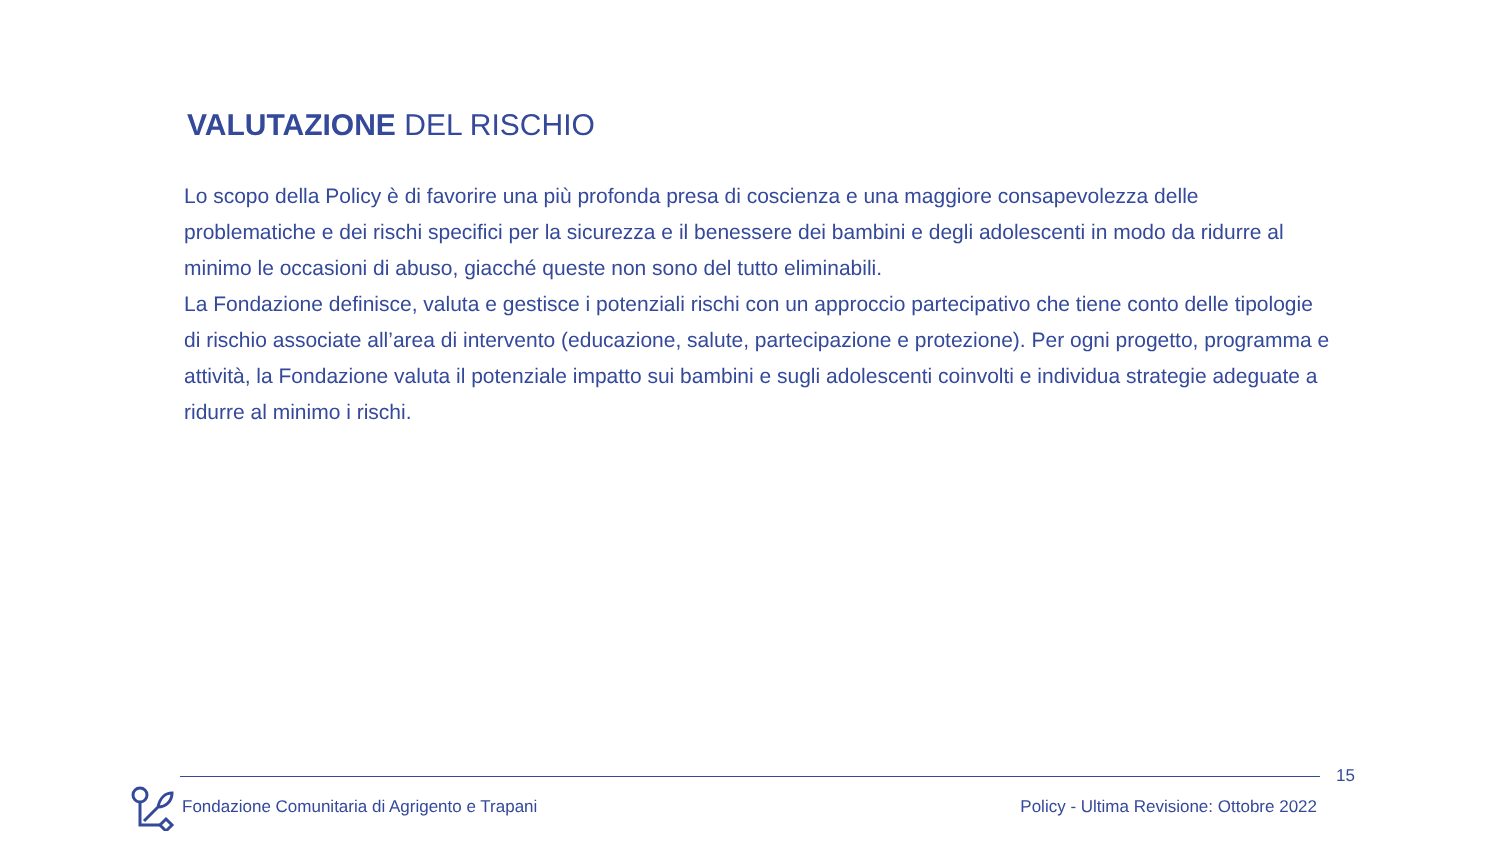VALUTAZIONE DEL RISCHIO
Lo scopo della Policy è di favorire una più profonda presa di coscienza e una maggiore consapevolezza delle problematiche e dei rischi specifici per la sicurezza e il benessere dei bambini e degli adolescenti in modo da ridurre al minimo le occasioni di abuso, giacché queste non sono del tutto eliminabili.
La Fondazione definisce, valuta e gestisce i potenziali rischi con un approccio partecipativo che tiene conto delle tipologie di rischio associate all’area di intervento (educazione, salute, partecipazione e protezione). Per ogni progetto, programma e attività, la Fondazione valuta il potenziale impatto sui bambini e sugli adolescenti coinvolti e individua strategie adeguate a ridurre al minimo i rischi.
15
Fondazione Comunitaria di Agrigento e Trapani Policy - Ultima Revisione: Ottobre 2022